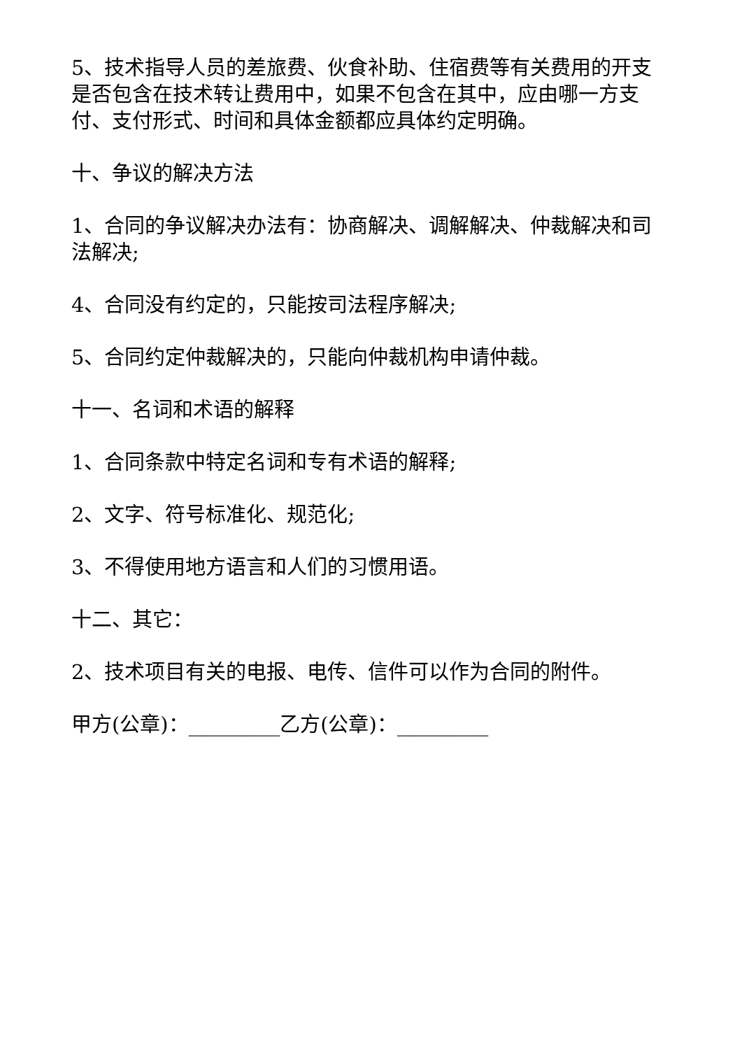5、技术指导人员的差旅费、伙食补助、住宿费等有关费用的开支是否包含在技术转让费用中，如果不包含在其中，应由哪一方支付、支付形式、时间和具体金额都应具体约定明确。
十、争议的解决方法
1、合同的争议解决办法有：协商解决、调解解决、仲裁解决和司法解决;
4、合同没有约定的，只能按司法程序解决;
5、合同约定仲裁解决的，只能向仲裁机构申请仲裁。
十一、名词和术语的解释
1、合同条款中特定名词和专有术语的解释;
2、文字、符号标准化、规范化;
3、不得使用地方语言和人们的习惯用语。
十二、其它：
2、技术项目有关的电报、电传、信件可以作为合同的附件。
甲方(公章)：_________乙方(公章)：_________